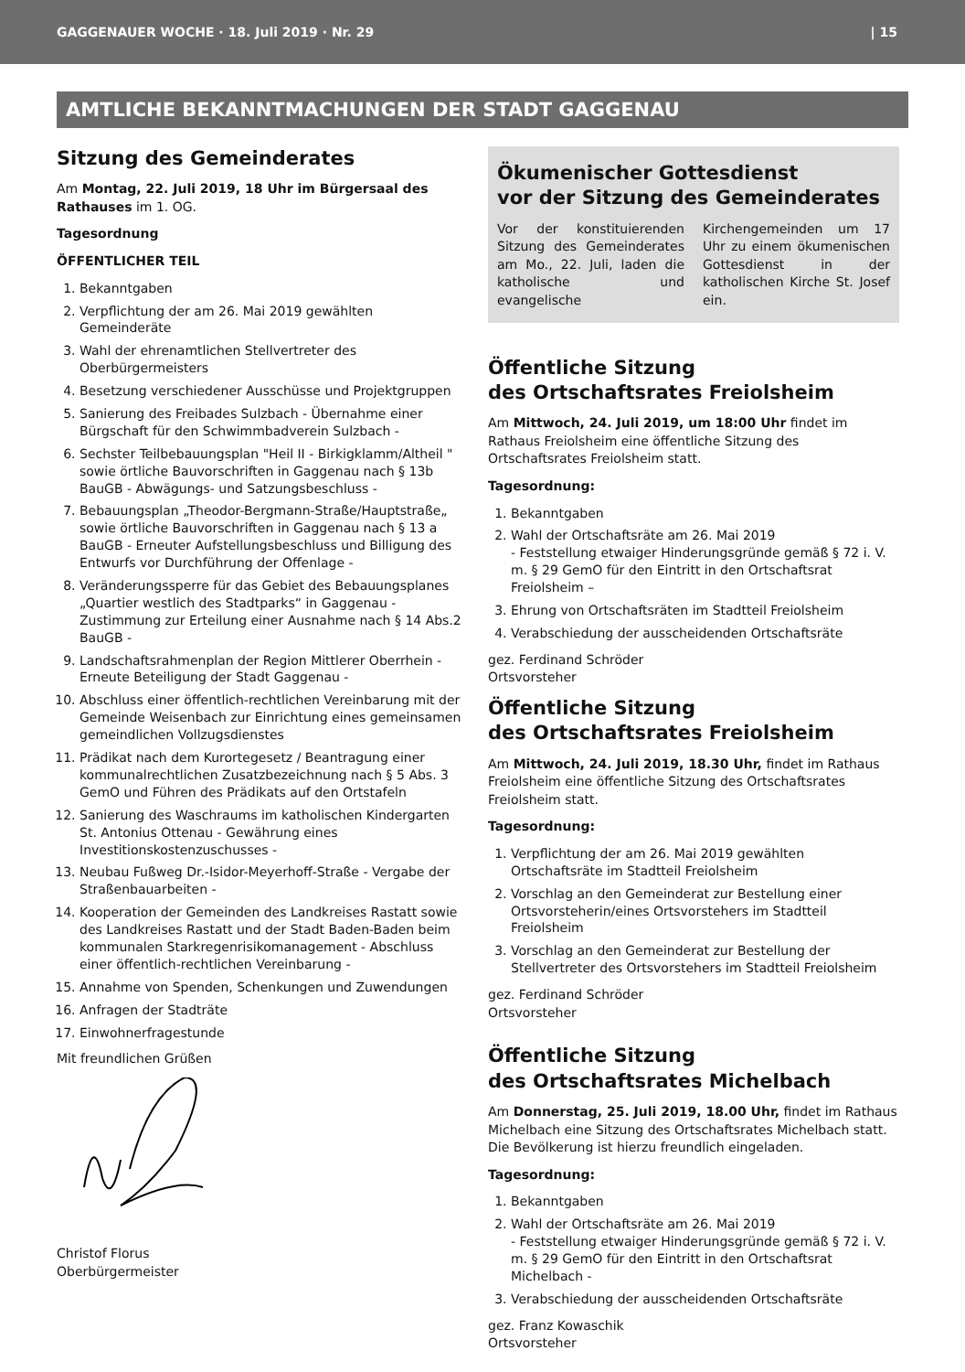GAGGENAUER WOCHE · 18. Juli 2019 · Nr. 29 | 15
AMTLICHE BEKANNTMACHUNGEN DER STADT GAGGENAU
Sitzung des Gemeinderates
Am Montag, 22. Juli 2019, 18 Uhr im Bürgersaal des Rathauses im 1. OG.
Tagesordnung
ÖFFENTLICHER TEIL
1. Bekanntgaben
2. Verpflichtung der am 26. Mai 2019 gewählten Gemeinderäte
3. Wahl der ehrenamtlichen Stellvertreter des Oberbürgermeisters
4. Besetzung verschiedener Ausschüsse und Projektgruppen
5. Sanierung des Freibades Sulzbach - Übernahme einer Bürgschaft für den Schwimmbadverein Sulzbach -
6. Sechster Teilbebauungsplan "Heil II - Birkigklamm/Altheil " sowie örtliche Bauvorschriften in Gaggenau nach § 13b BauGB - Abwägungs- und Satzungsbeschluss -
7. Bebauungsplan „Theodor-Bergmann-Straße/Hauptstraße„ sowie örtliche Bauvorschriften in Gaggenau nach § 13 a BauGB - Erneuter Aufstellungsbeschluss und Billigung des Entwurfs vor Durchführung der Offenlage -
8. Veränderungssperre für das Gebiet des Bebauungsplanes „Quartier westlich des Stadtparks“ in Gaggenau - Zustimmung zur Erteilung einer Ausnahme nach § 14 Abs.2 BauGB -
9. Landschaftsrahmenplan der Region Mittlerer Oberrhein - Erneute Beteiligung der Stadt Gaggenau -
10. Abschluss einer öffentlich-rechtlichen Vereinbarung mit der Gemeinde Weisenbach zur Einrichtung eines gemeinsamen gemeindlichen Vollzugsdienstes
11. Prädikat nach dem Kurortegesetz / Beantragung einer kommunalrechtlichen Zusatzbezeichnung nach § 5 Abs. 3 GemO und Führen des Prädikats auf den Ortstafeln
12. Sanierung des Waschraums im katholischen Kindergarten St. Antonius Ottenau - Gewährung eines Investitionskostenzuschusses -
13. Neubau Fußweg Dr.-Isidor-Meyerhoff-Straße - Vergabe der Straßenbauarbeiten -
14. Kooperation der Gemeinden des Landkreises Rastatt sowie des Landkreises Rastatt und der Stadt Baden-Baden beim kommunalen Starkregenrisikomanagement - Abschluss einer öffentlich-rechtlichen Vereinbarung -
15. Annahme von Spenden, Schenkungen und Zuwendungen
16. Anfragen der Stadträte
17. Einwohnerfragestunde
Mit freundlichen Grüßen
Christof Florus
Oberbürgermeister
Ökumenischer Gottesdienst
vor der Sitzung des Gemeinderates
Vor der konstituierenden Sitzung des Gemeinderates am Mo., 22. Juli, laden die katholische und evangelische Kirchengemeinden um 17 Uhr zu einem ökumenischen Gottesdienst in der katholischen Kirche St. Josef ein.
Öffentliche Sitzung
des Ortschaftsrates Freiolsheim
Am Mittwoch, 24. Juli 2019, um 18:00 Uhr findet im Rathaus Freiolsheim eine öffentliche Sitzung des Ortschaftsrates Freiolsheim statt.
Tagesordnung:
1. Bekanntgaben
2. Wahl der Ortschaftsräte am 26. Mai 2019
- Feststellung etwaiger Hinderungsgründe gemäß § 72 i. V. m. § 29 GemO für den Eintritt in den Ortschaftsrat Freiolsheim –
3. Ehrung von Ortschaftsräten im Stadtteil Freiolsheim
4. Verabschiedung der ausscheidenden Ortschaftsräte
gez. Ferdinand Schröder
Ortsvorsteher
Öffentliche Sitzung
des Ortschaftsrates Freiolsheim
Am Mittwoch, 24. Juli 2019, 18.30 Uhr, findet im Rathaus Freiolsheim eine öffentliche Sitzung des Ortschaftsrates Freiolsheim statt.
Tagesordnung:
1. Verpflichtung der am 26. Mai 2019 gewählten Ortschaftsräte im Stadtteil Freiolsheim
2. Vorschlag an den Gemeinderat zur Bestellung einer Ortsvorsteherin/eines Ortsvorstehers im Stadtteil Freiolsheim
3. Vorschlag an den Gemeinderat zur Bestellung der Stellvertreter des Ortsvorstehers im Stadtteil Freiolsheim
gez. Ferdinand Schröder
Ortsvorsteher
Öffentliche Sitzung
des Ortschaftsrates Michelbach
Am Donnerstag, 25. Juli 2019, 18.00 Uhr, findet im Rathaus Michelbach eine Sitzung des Ortschaftsrates Michelbach statt. Die Bevölkerung ist hierzu freundlich eingeladen.
Tagesordnung:
1. Bekanntgaben
2. Wahl der Ortschaftsräte am 26. Mai 2019
- Feststellung etwaiger Hinderungsgründe gemäß § 72 i. V. m. § 29 GemO für den Eintritt in den Ortschaftsrat Michelbach -
3. Verabschiedung der ausscheidenden Ortschaftsräte
gez. Franz Kowaschik
Ortsvorsteher